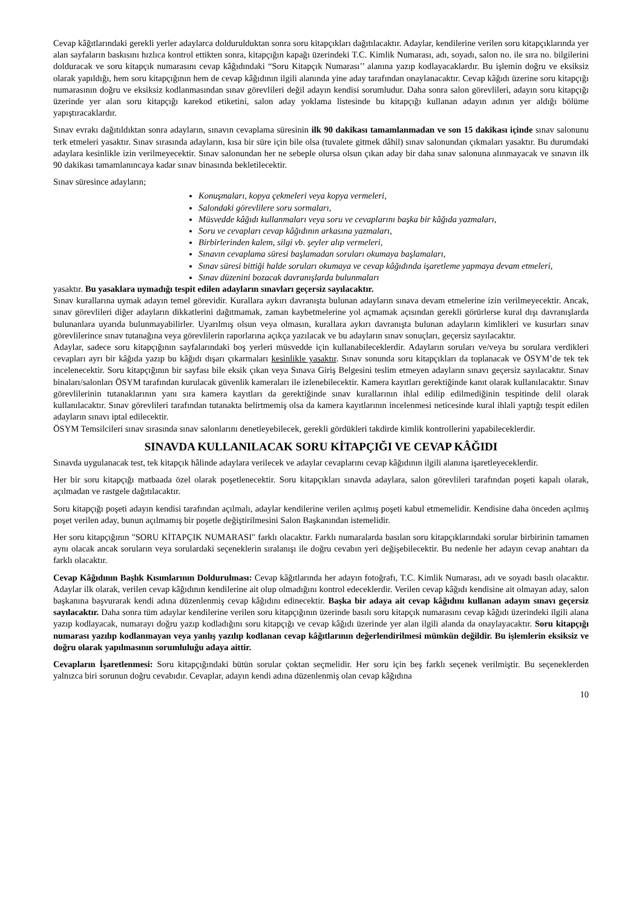Cevap kâğıtlarındaki gerekli yerler adaylarca doldurulduktan sonra soru kitapçıkları dağıtılacaktır. Adaylar, kendilerine verilen soru kitapçıklarında yer alan sayfaların baskısını hızlıca kontrol ettikten sonra, kitapçığın kapağı üzerindeki T.C. Kimlik Numarası, adı, soyadı, salon no. ile sıra no. bilgilerini dolduracak ve soru kitapçık numarasını cevap kâğıdındaki “Soru Kitapçık Numarası’’ alanına yazıp kodlayacaklardır. Bu işlemin doğru ve eksiksiz olarak yapıldığı, hem soru kitapçığının hem de cevap kâğıdının ilgili alanında yine aday tarafından onaylanacaktır. Cevap kâğıdı üzerine soru kitapçığı numarasının doğru ve eksiksiz kodlanmasından sınav görevlileri değil adayın kendisi sorumludur. Daha sonra salon görevlileri, adayın soru kitapçığı üzerinde yer alan soru kitapçığı karekod etiketini, salon aday yoklama listesinde bu kitapçığı kullanan adayın adının yer aldığı bölüme yapıştıracaklardır.
Sınav evrakı dağıtıldıktan sonra adayların, sınavın cevaplama süresinin ilk 90 dakikası tamamlanmadan ve son 15 dakikası içinde sınav salonunu terk etmeleri yasaktır. Sınav sırasında adayların, kısa bir süre için bile olsa (tuvalete gitmek dâhil) sınav salonundan çıkmaları yasaktır. Bu durumdaki adaylara kesinlikle izin verilmeyecektir. Sınav salonundan her ne sebeple olursa olsun çıkan aday bir daha sınav salonuna alınmayacak ve sınavın ilk 90 dakikası tamamlanıncaya kadar sınav binasında bekletilecektir.
Sınav süresince adayların;
Konuşmaları, kopya çekmeleri veya kopya vermeleri,
Salondaki görevlilere soru sormaları,
Müsvedde kâğıdı kullanmaları veya soru ve cevaplarını başka bir kâğıda yazmaları,
Soru ve cevapları cevap kâğıdının arkasına yazmaları,
Birbirlerinden kalem, silgi vb. şeyler alıp vermeleri,
Sınavın cevaplama süresi başlamadan soruları okumaya başlamaları,
Sınav süresi bittiği halde soruları okumaya ve cevap kâğıdında işaretleme yapmaya devam etmeleri,
Sınav düzenini bozacak davranışlarda bulunmaları
yasaktır. Bu yasaklara uymadığı tespit edilen adayların sınavları geçersiz sayılacaktır.
Sınav kurallarına uymak adayın temel görevidir. Kurallara aykırı davranışta bulunan adayların sınava devam etmelerine izin verilmeyecektir. Ancak, sınav görevlileri diğer adayların dikkatlerini dağıtmamak, zaman kaybetmelerine yol açmamak açısından gerekli görürlerse kural dışı davranışlarda bulunanlara uyarıda bulunmayabilirler. Uyarılmış olsun veya olmasın, kurallara aykırı davranışta bulunan adayların kimlikleri ve kusurları sınav görevlilerince sınav tutanağına veya görevlilerin raporlarına açıkça yazılacak ve bu adayların sınav sonuçları, geçersiz sayılacaktır.
Adaylar, sadece soru kitapçığının sayfalarındaki boş yerleri müsvedde için kullanabileceklerdir. Adayların soruları ve/veya bu sorulara verdikleri cevapları ayrı bir kâğıda yazıp bu kâğıdı dışarı çıkarmaları kesinlikle yasaktır. Sınav sonunda soru kitapçıkları da toplanacak ve ÖSYM’de tek tek incelenecektir. Soru kitapçığının bir sayfası bile eksik çıkan veya Sınava Giriş Belgesini teslim etmeyen adayların sınavı geçersiz sayılacaktır. Sınav binaları/salonları ÖSYM tarafından kurulacak güvenlik kameraları ile izlenebilecektir. Kamera kayıtları gerektiğinde kanıt olarak kullanılacaktır. Sınav görevlilerinin tutanaklarının yanı sıra kamera kayıtları da gerektiğinde sınav kurallarının ihlal edilip edilmediğinin tespitinde delil olarak kullanılacaktır. Sınav görevlileri tarafından tutanakta belirtmemiş olsa da kamera kayıtlarının incelenmesi neticesinde kural ihlali yaptığı tespit edilen adayların sınavı iptal edilecektir.
ÖSYM Temsilcileri sınav sırasında sınav salonlarını denetleyebilecek, gerekli gördükleri takdirde kimlik kontrollerini yapabileceklerdir.
SINAVDA KULLANILACAK SORU KİTAPÇIĞI VE CEVAP KÂĞIDI
Sınavda uygulanacak test, tek kitapçık hâlinde adaylara verilecek ve adaylar cevaplarını cevap kâğıdının ilgili alanına işaretleyeceklerdir.
Her bir soru kitapçığı matbaada özel olarak poşetlenecektir. Soru kitapçıkları sınavda adaylara, salon görevlileri tarafından poşeti kapalı olarak, açılmadan ve rastgele dağıtılacaktır.
Soru kitapçığı poşeti adayın kendisi tarafından açılmalı, adaylar kendilerine verilen açılmış poşeti kabul etmemelidir. Kendisine daha önceden açılmış poşet verilen aday, bunun açılmamış bir poşetle değiştirilmesini Salon Başkanından istemelidir.
Her soru kitapçığının "SORU KİTAPÇIK NUMARASI" farklı olacaktır. Farklı numaralarda basılan soru kitapçıklarındaki sorular birbirinin tamamen aynı olacak ancak soruların veya sorulardaki seçeneklerin sıralanışı ile doğru cevabın yeri değişebilecektir. Bu nedenle her adayın cevap anahtarı da farklı olacaktır.
Cevap Kâğıdının Başlık Kısımlarının Doldurulması: Cevap kâğıtlarında her adayın fotoğrafı, T.C. Kimlik Numarası, adı ve soyadı basılı olacaktır. Adaylar ilk olarak, verilen cevap kâğıdının kendilerine ait olup olmadığını kontrol edeceklerdir. Verilen cevap kâğıdı kendisine ait olmayan aday, salon başkanına başvurarak kendi adına düzenlenmiş cevap kâğıdını edinecektir. Başka bir adaya ait cevap kâğıdını kullanan adayın sınavı geçersiz sayılacaktır. Daha sonra tüm adaylar kendilerine verilen soru kitapçığının üzerinde basılı soru kitapçık numarasını cevap kâğıdı üzerindeki ilgili alana yazıp kodlayacak, numarayı doğru yazıp kodladığını soru kitapçığı ve cevap kâğıdı üzerinde yer alan ilgili alanda da onaylayacaktır. Soru kitapçığı numarası yazılıp kodlanmayan veya yanlış yazılıp kodlanan cevap kâğıtlarının değerlendirilmesi mümkün değildir. Bu işlemlerin eksiksiz ve doğru olarak yapılmasının sorumluluğu adaya aittir.
Cevapların İşaretlenmesi: Soru kitapçığındaki bütün sorular çoktan seçmelidir. Her soru için beş farklı seçenek verilmiştir. Bu seçeneklerden yalnızca biri sorunun doğru cevabıdır. Cevaplar, adayın kendi adına düzenlenmiş olan cevap kâğıdına
10